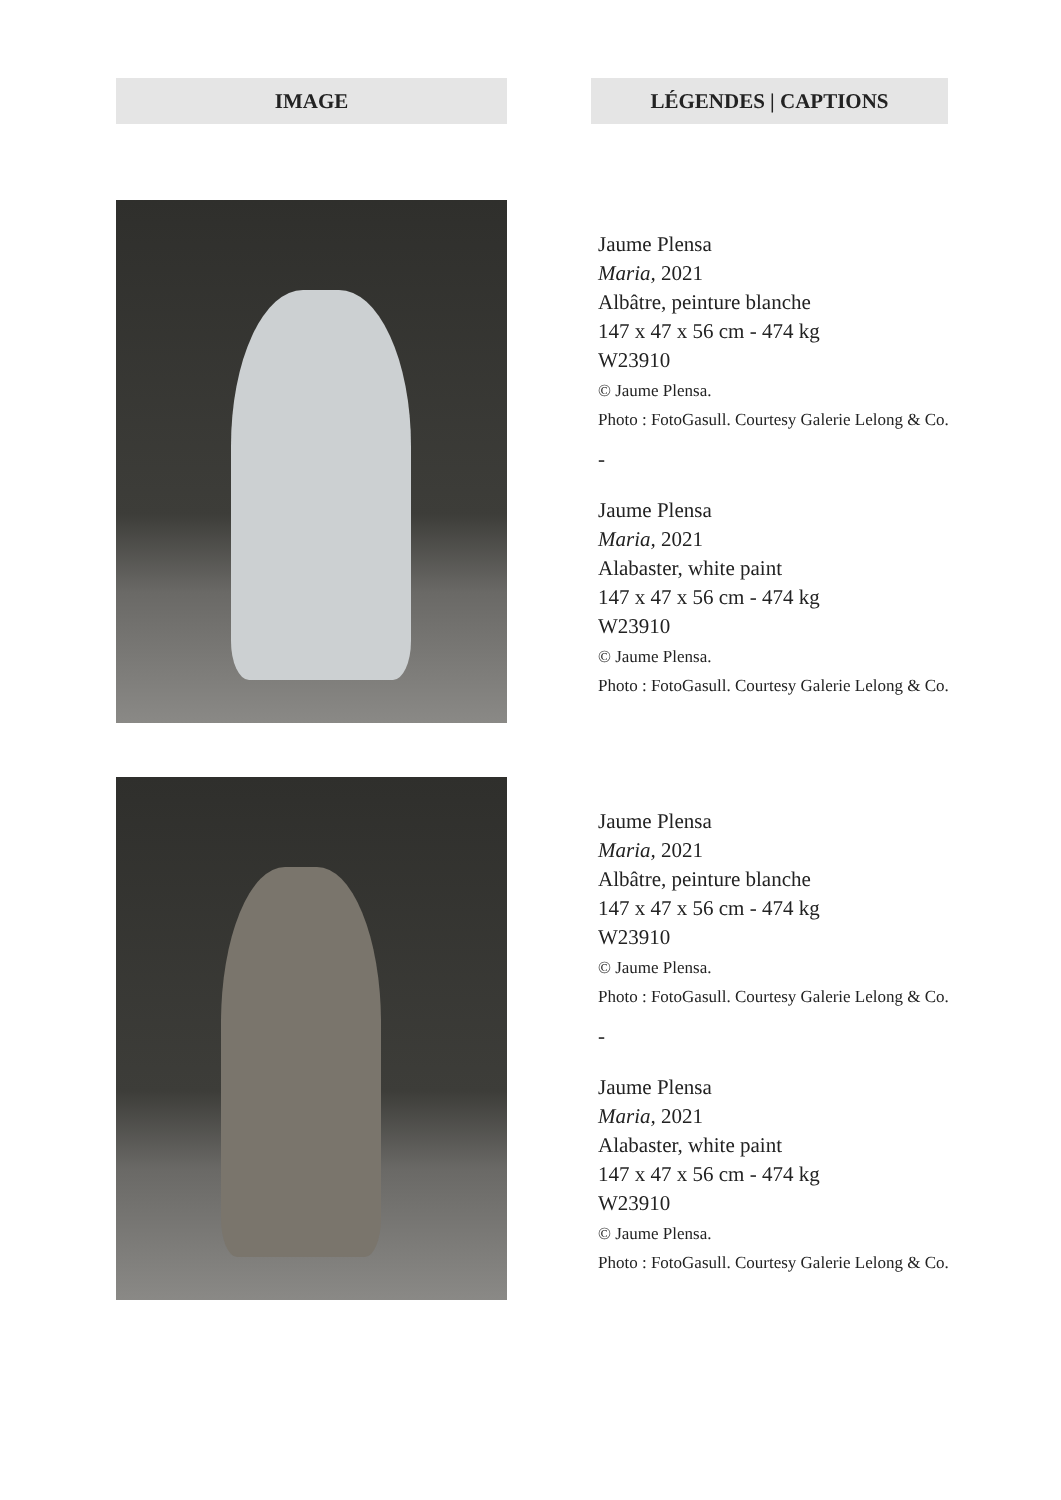IMAGE LÉGENDES | CAPTIONS
Jaume Plensa
Maria, 2021
Albâtre, peinture blanche
147 x 47 x 56 cm - 474 kg
W23910
© Jaume Plensa.
Photo : FotoGasull. Courtesy Galerie Lelong & Co.
-
Jaume Plensa
Maria, 2021
Alabaster, white paint
147 x 47 x 56 cm - 474 kg
W23910
© Jaume Plensa.
Photo : FotoGasull. Courtesy Galerie Lelong & Co.
Jaume Plensa
Maria, 2021
Albâtre, peinture blanche
147 x 47 x 56 cm - 474 kg
W23910
© Jaume Plensa.
Photo : FotoGasull. Courtesy Galerie Lelong & Co.
-
Jaume Plensa
Maria, 2021
Alabaster, white paint
147 x 47 x 56 cm - 474 kg
W23910
© Jaume Plensa.
Photo : FotoGasull. Courtesy Galerie Lelong & Co.